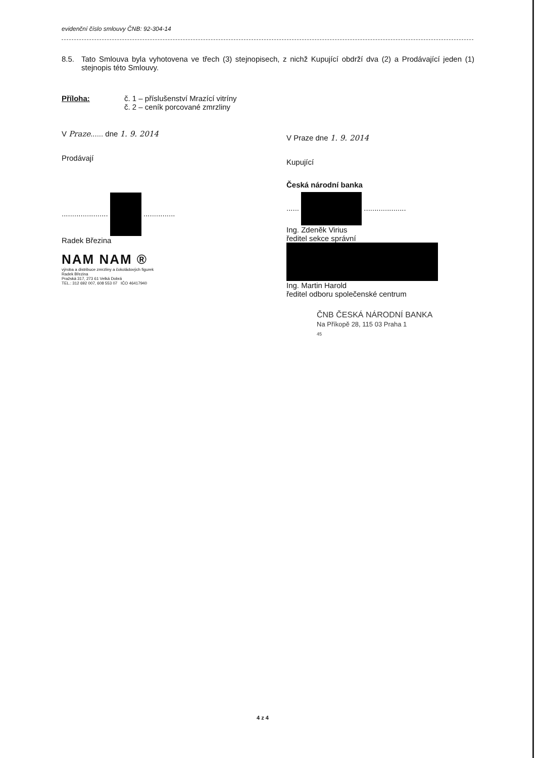evidenční číslo smlouvy ČNB: 92-304-14
8.5. Tato Smlouva byla vyhotovena ve třech (3) stejnopisech, z nichž Kupující obdrží dva (2) a Prodávající jeden (1) stejnopis této Smlouvy.
Příloha: č. 1 – příslušenství Mrazící vitríny
č. 2 – ceník porcované zmrzliny
V Praze...... dne 1. 9. 2014
Prodávají
...................... ...............
Radek Březina
NAM NAM ®
výroba a distribuce zmrzliny a čokoládových figurek
Radek Březina
Pražská 317, 273 61 Velká Dobrá
TEL.: 312 692 007, 608 553 07 IČO 46417940
V Praze dne 1. 9. 2014
Kupující
Česká národní banka
...... ....................
Ing. Zdeněk Virius
ředitel sekce správní
Ing. Martin Harold
ředitel odboru společenské centrum
ČNB ČESKÁ NÁRODNÍ BANKA
Na Příkopě 28, 115 03 Praha 1
45
4 z 4